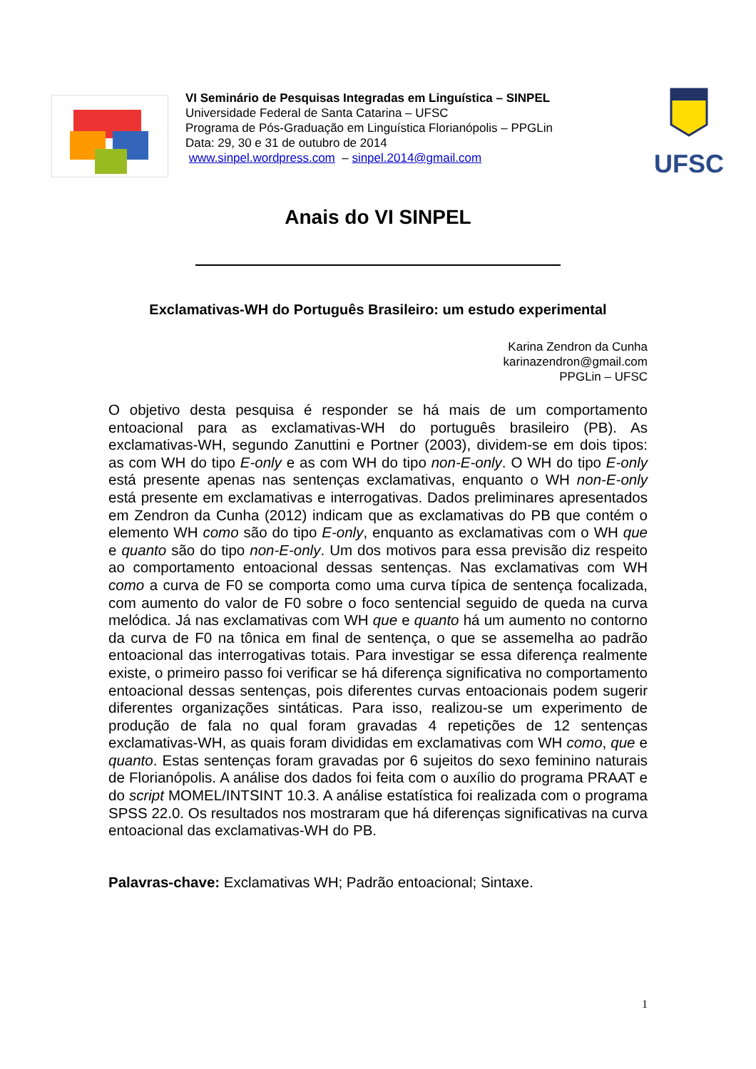VI Seminário de Pesquisas Integradas em Linguística – SINPEL
Universidade Federal de Santa Catarina – UFSC
Programa de Pós-Graduação em Linguística Florianópolis – PPGLin
Data: 29, 30 e 31 de outubro de 2014
www.sinpel.wordpress.com – sinpel.2014@gmail.com
UFSC
Anais do VI SINPEL
Exclamativas-WH do Português Brasileiro: um estudo experimental
Karina Zendron da Cunha
karinazendron@gmail.com
PPGLin – UFSC
O objetivo desta pesquisa é responder se há mais de um comportamento entoacional para as exclamativas-WH do português brasileiro (PB). As exclamativas-WH, segundo Zanuttini e Portner (2003), dividem-se em dois tipos: as com WH do tipo E-only e as com WH do tipo non-E-only. O WH do tipo E-only está presente apenas nas sentenças exclamativas, enquanto o WH non-E-only está presente em exclamativas e interrogativas. Dados preliminares apresentados em Zendron da Cunha (2012) indicam que as exclamativas do PB que contém o elemento WH como são do tipo E-only, enquanto as exclamativas com o WH que e quanto são do tipo non-E-only. Um dos motivos para essa previsão diz respeito ao comportamento entoacional dessas sentenças. Nas exclamativas com WH como a curva de F0 se comporta como uma curva típica de sentença focalizada, com aumento do valor de F0 sobre o foco sentencial seguido de queda na curva melódica. Já nas exclamativas com WH que e quanto há um aumento no contorno da curva de F0 na tônica em final de sentença, o que se assemelha ao padrão entoacional das interrogativas totais. Para investigar se essa diferença realmente existe, o primeiro passo foi verificar se há diferença significativa no comportamento entoacional dessas sentenças, pois diferentes curvas entoacionais podem sugerir diferentes organizações sintáticas. Para isso, realizou-se um experimento de produção de fala no qual foram gravadas 4 repetições de 12 sentenças exclamativas-WH, as quais foram divididas em exclamativas com WH como, que e quanto. Estas sentenças foram gravadas por 6 sujeitos do sexo feminino naturais de Florianópolis. A análise dos dados foi feita com o auxílio do programa PRAAT e do script MOMEL/INTSINT 10.3. A análise estatística foi realizada com o programa SPSS 22.0. Os resultados nos mostraram que há diferenças significativas na curva entoacional das exclamativas-WH do PB.
Palavras-chave: Exclamativas WH; Padrão entoacional; Sintaxe.
1